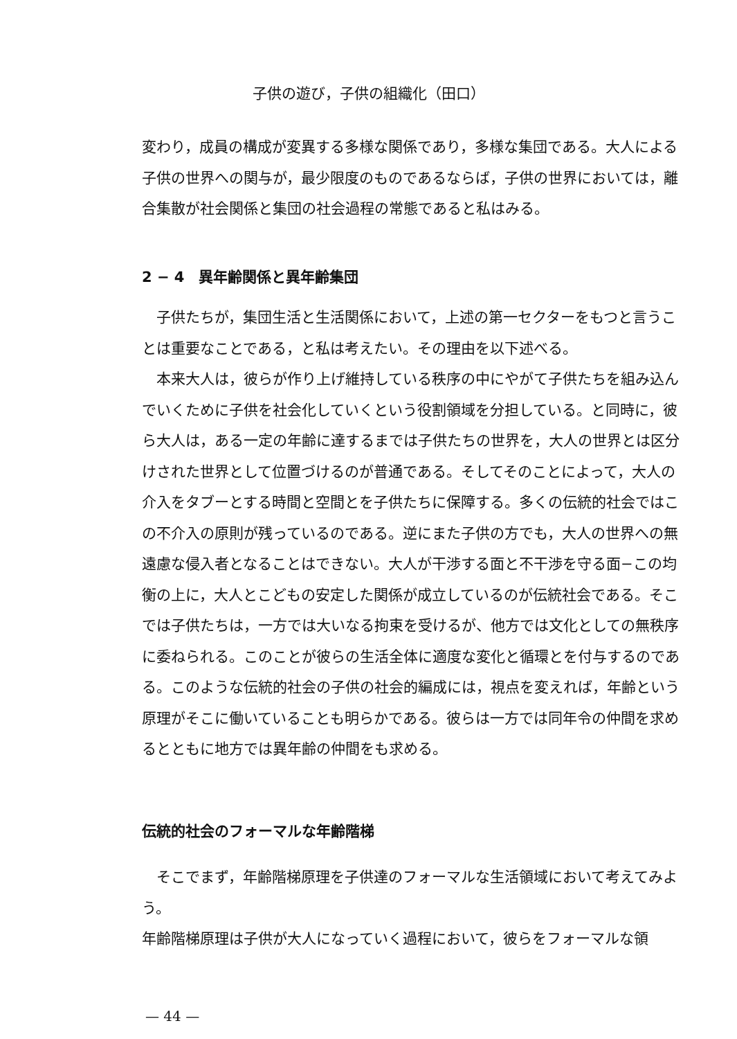子供の遊び，子供の組織化（田口）
変わり，成員の構成が変異する多様な関係であり，多様な集団である。大人による子供の世界への関与が，最少限度のものであるならば，子供の世界においては，離合集散が社会関係と集団の社会過程の常態であると私はみる。
2 − 4　異年齢関係と異年齢集団
子供たちが，集団生活と生活関係において，上述の第一セクターをもつと言うことは重要なことである，と私は考えたい。その理由を以下述べる。
本来大人は，彼らが作り上げ維持している秩序の中にやがて子供たちを組み込んでいくために子供を社会化していくという役割領域を分担している。と同時に，彼ら大人は，ある一定の年齢に達するまでは子供たちの世界を，大人の世界とは区分けされた世界として位置づけるのが普通である。そしてそのことによって，大人の介入をタブーとする時間と空間とを子供たちに保障する。多くの伝統的社会ではこの不介入の原則が残っているのである。逆にまた子供の方でも，大人の世界への無遠慮な侵入者となることはできない。大人が干渉する面と不干渉を守る面−この均衡の上に，大人とこどもの安定した関係が成立しているのが伝統社会である。そこでは子供たちは，一方では大いなる拘束を受けるが、他方では文化としての無秩序に委ねられる。このことが彼らの生活全体に適度な変化と循環とを付与するのである。このような伝統的社会の子供の社会的編成には，視点を変えれば，年齢という原理がそこに働いていることも明らかである。彼らは一方では同年令の仲間を求めるとともに地方では異年齢の仲間をも求める。
伝統的社会のフォーマルな年齢階梯
そこでまず，年齢階梯原理を子供達のフォーマルな生活領域において考えてみよう。
年齢階梯原理は子供が大人になっていく過程において，彼らをフォーマルな領
— 44 —